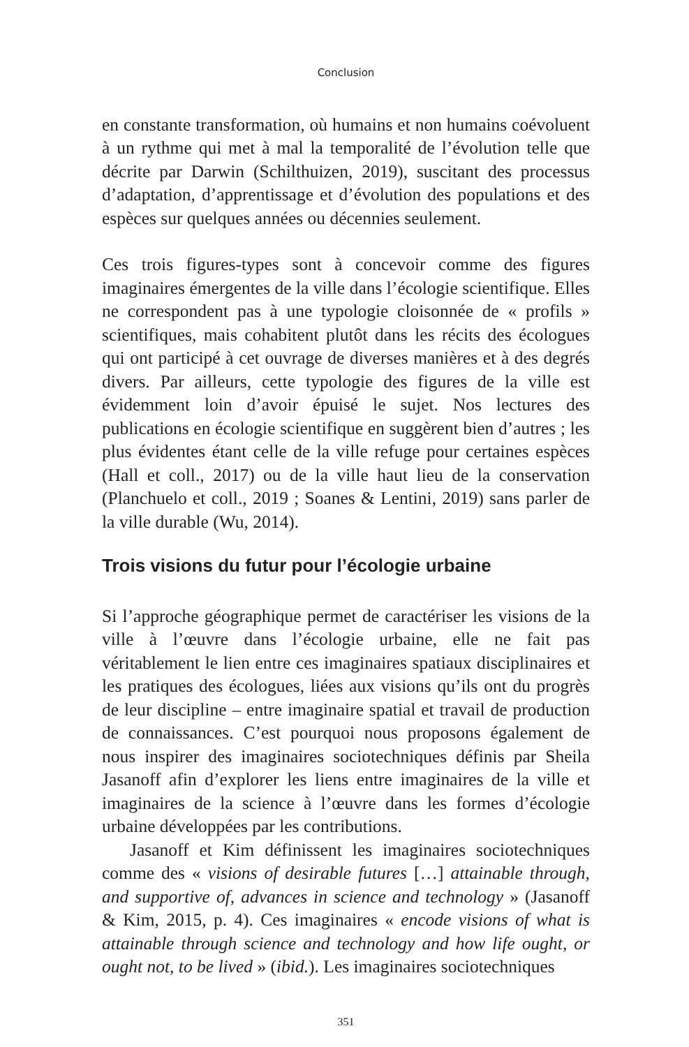Conclusion
en constante transformation, où humains et non humains coévoluent à un rythme qui met à mal la temporalité de l’évolution telle que décrite par Darwin (Schilthuizen, 2019), suscitant des processus d’adaptation, d’apprentissage et d’évolution des populations et des espèces sur quelques années ou décennies seulement.
Ces trois figures-types sont à concevoir comme des figures imaginaires émergentes de la ville dans l’écologie scientifique. Elles ne correspondent pas à une typologie cloisonnée de « profils » scientifiques, mais cohabitent plutôt dans les récits des écologues qui ont participé à cet ouvrage de diverses manières et à des degrés divers. Par ailleurs, cette typologie des figures de la ville est évidemment loin d’avoir épuisé le sujet. Nos lectures des publications en écologie scientifique en suggèrent bien d’autres ; les plus évidentes étant celle de la ville refuge pour certaines espèces (Hall et coll., 2017) ou de la ville haut lieu de la conservation (Planchuelo et coll., 2019 ; Soanes & Lentini, 2019) sans parler de la ville durable (Wu, 2014).
Trois visions du futur pour l’écologie urbaine
Si l’approche géographique permet de caractériser les visions de la ville à l’œuvre dans l’écologie urbaine, elle ne fait pas véritablement le lien entre ces imaginaires spatiaux disciplinaires et les pratiques des écologues, liées aux visions qu’ils ont du progrès de leur discipline – entre imaginaire spatial et travail de production de connaissances. C’est pourquoi nous proposons également de nous inspirer des imaginaires sociotechniques définis par Sheila Jasanoff afin d’explorer les liens entre imaginaires de la ville et imaginaires de la science à l’œuvre dans les formes d’écologie urbaine développées par les contributions.
Jasanoff et Kim définissent les imaginaires sociotechniques comme des « visions of desirable futures […] attainable through, and supportive of, advances in science and technology » (Jasanoff & Kim, 2015, p. 4). Ces imaginaires « encode visions of what is attainable through science and technology and how life ought, or ought not, to be lived » (ibid.). Les imaginaires sociotechniques
351